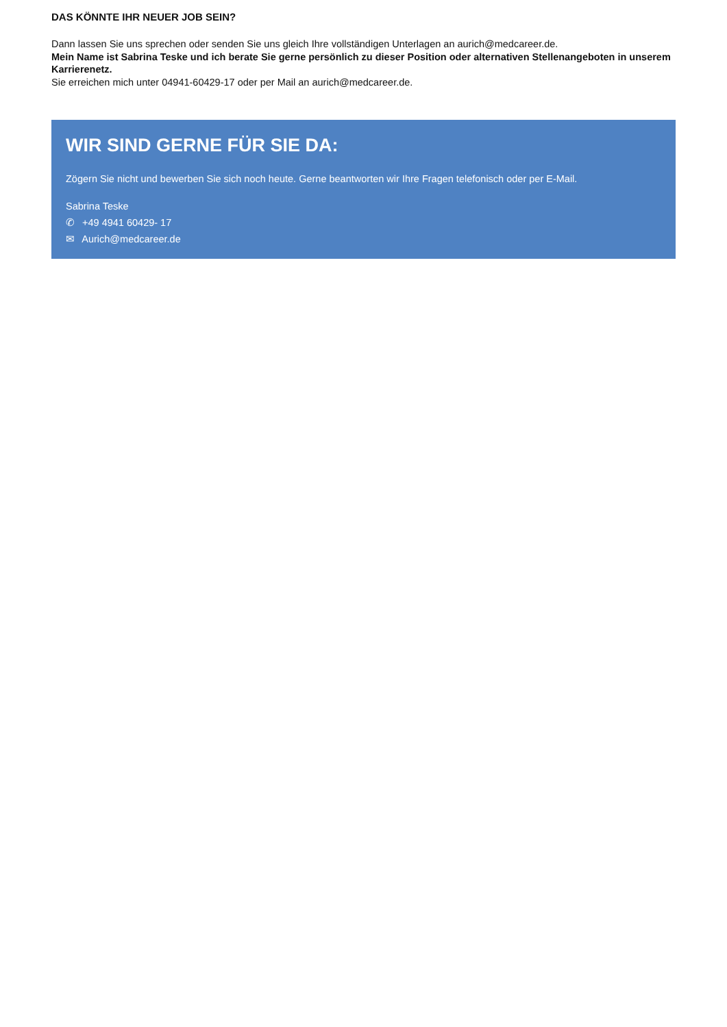DAS KÖNNTE IHR NEUER JOB SEIN?
Dann lassen Sie uns sprechen oder senden Sie uns gleich Ihre vollständigen Unterlagen an aurich@medcareer.de.
Mein Name ist Sabrina Teske und ich berate Sie gerne persönlich zu dieser Position oder alternativen Stellenangeboten in unserem Karrierenetz.
Sie erreichen mich unter 04941-60429-17 oder per Mail an aurich@medcareer.de.
WIR SIND GERNE FÜR SIE DA:
Zögern Sie nicht und bewerben Sie sich noch heute. Gerne beantworten wir Ihre Fragen telefonisch oder per E-Mail.
Sabrina Teske
✆ +49 4941 60429- 17
✉ Aurich@medcareer.de